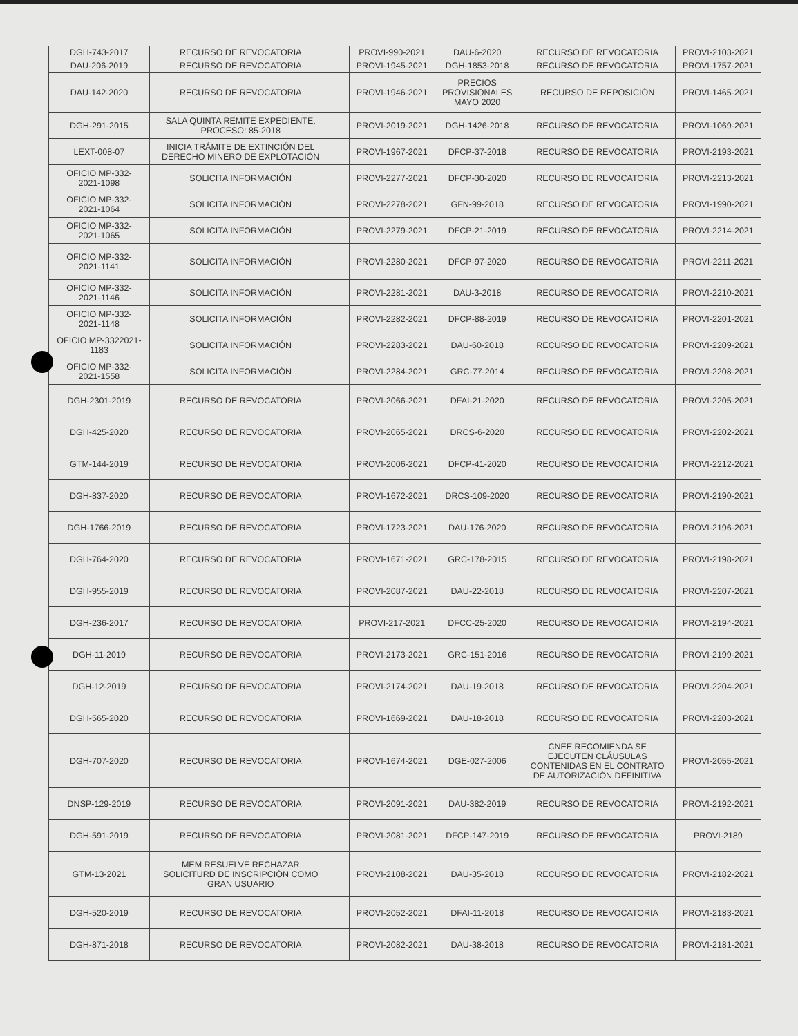| DGH-743-2017 | RECURSO DE REVOCATORIA | | PROVI-990-2021 | DAU-6-2020 | RECURSO DE REVOCATORIA | PROVI-2103-2021 |
| DAU-206-2019 | RECURSO DE REVOCATORIA | | PROVI-1945-2021 | DGH-1853-2018 | RECURSO DE REVOCATORIA | PROVI-1757-2021 |
| DAU-142-2020 | RECURSO DE REVOCATORIA | | PROVI-1946-2021 | PRECIOS PROVISIONALES MAYO 2020 | RECURSO DE REPOSICIÓN | PROVI-1465-2021 |
| DGH-291-2015 | SALA QUINTA REMITE EXPEDIENTE, PROCESO: 85-2018 | | PROVI-2019-2021 | DGH-1426-2018 | RECURSO DE REVOCATORIA | PROVI-1069-2021 |
| LEXT-008-07 | INICIA TRÁMITE DE EXTINCIÓN DEL DERECHO MINERO DE EXPLOTACIÓN | | PROVI-1967-2021 | DFCP-37-2018 | RECURSO DE REVOCATORIA | PROVI-2193-2021 |
| OFICIO MP-332- 2021-1098 | SOLICITA INFORMACIÓN | | PROVI-2277-2021 | DFCP-30-2020 | RECURSO DE REVOCATORIA | PROVI-2213-2021 |
| OFICIO MP-332- 2021-1064 | SOLICITA INFORMACIÓN | | PROVI-2278-2021 | GFN-99-2018 | RECURSO DE REVOCATORIA | PROVI-1990-2021 |
| OFICIO MP-332- 2021-1065 | SOLICITA INFORMACIÓN | | PROVI-2279-2021 | DFCP-21-2019 | RECURSO DE REVOCATORIA | PROVI-2214-2021 |
| OFICIO MP-332- 2021-1141 | SOLICITA INFORMACIÓN | | PROVI-2280-2021 | DFCP-97-2020 | RECURSO DE REVOCATORIA | PROVI-2211-2021 |
| OFICIO MP-332- 2021-1146 | SOLICITA INFORMACIÓN | | PROVI-2281-2021 | DAU-3-2018 | RECURSO DE REVOCATORIA | PROVI-2210-2021 |
| OFICIO MP-332- 2021-1148 | SOLICITA INFORMACIÓN | | PROVI-2282-2021 | DFCP-88-2019 | RECURSO DE REVOCATORIA | PROVI-2201-2021 |
| OFICIO MP-3322021- 1183 | SOLICITA INFORMACIÓN | | PROVI-2283-2021 | DAU-60-2018 | RECURSO DE REVOCATORIA | PROVI-2209-2021 |
| OFICIO MP-332- 2021-1558 | SOLICITA INFORMACIÓN | | PROVI-2284-2021 | GRC-77-2014 | RECURSO DE REVOCATORIA | PROVI-2208-2021 |
| DGH-2301-2019 | RECURSO DE REVOCATORIA | | PROVI-2066-2021 | DFAI-21-2020 | RECURSO DE REVOCATORIA | PROVI-2205-2021 |
| DGH-425-2020 | RECURSO DE REVOCATORIA | | PROVI-2065-2021 | DRCS-6-2020 | RECURSO DE REVOCATORIA | PROVI-2202-2021 |
| GTM-144-2019 | RECURSO DE REVOCATORIA | | PROVI-2006-2021 | DFCP-41-2020 | RECURSO DE REVOCATORIA | PROVI-2212-2021 |
| DGH-837-2020 | RECURSO DE REVOCATORIA | | PROVI-1672-2021 | DRCS-109-2020 | RECURSO DE REVOCATORIA | PROVI-2190-2021 |
| DGH-1766-2019 | RECURSO DE REVOCATORIA | | PROVI-1723-2021 | DAU-176-2020 | RECURSO DE REVOCATORIA | PROVI-2196-2021 |
| DGH-764-2020 | RECURSO DE REVOCATORIA | | PROVI-1671-2021 | GRC-178-2015 | RECURSO DE REVOCATORIA | PROVI-2198-2021 |
| DGH-955-2019 | RECURSO DE REVOCATORIA | | PROVI-2087-2021 | DAU-22-2018 | RECURSO DE REVOCATORIA | PROVI-2207-2021 |
| DGH-236-2017 | RECURSO DE REVOCATORIA | | PROVI-217-2021 | DFCC-25-2020 | RECURSO DE REVOCATORIA | PROVI-2194-2021 |
| DGH-11-2019 | RECURSO DE REVOCATORIA | | PROVI-2173-2021 | GRC-151-2016 | RECURSO DE REVOCATORIA | PROVI-2199-2021 |
| DGH-12-2019 | RECURSO DE REVOCATORIA | | PROVI-2174-2021 | DAU-19-2018 | RECURSO DE REVOCATORIA | PROVI-2204-2021 |
| DGH-565-2020 | RECURSO DE REVOCATORIA | | PROVI-1669-2021 | DAU-18-2018 | RECURSO DE REVOCATORIA | PROVI-2203-2021 |
| DGH-707-2020 | RECURSO DE REVOCATORIA | | PROVI-1674-2021 | DGE-027-2006 | CNEE RECOMIENDA SE EJECUTEN CLÁUSULAS CONTENIDAS EN EL CONTRATO DE AUTORIZACIÓN DEFINITIVA | PROVI-2055-2021 |
| DNSP-129-2019 | RECURSO DE REVOCATORIA | | PROVI-2091-2021 | DAU-382-2019 | RECURSO DE REVOCATORIA | PROVI-2192-2021 |
| DGH-591-2019 | RECURSO DE REVOCATORIA | | PROVI-2081-2021 | DFCP-147-2019 | RECURSO DE REVOCATORIA | PROVI-2189 |
| GTM-13-2021 | MEM RESUELVE RECHAZAR SOLICITURD DE INSCRIPCIÓN COMO GRAN USUARIO | | PROVI-2108-2021 | DAU-35-2018 | RECURSO DE REVOCATORIA | PROVI-2182-2021 |
| DGH-520-2019 | RECURSO DE REVOCATORIA | | PROVI-2052-2021 | DFAI-11-2018 | RECURSO DE REVOCATORIA | PROVI-2183-2021 |
| DGH-871-2018 | RECURSO DE REVOCATORIA | | PROVI-2082-2021 | DAU-38-2018 | RECURSO DE REVOCATORIA | PROVI-2181-2021 |